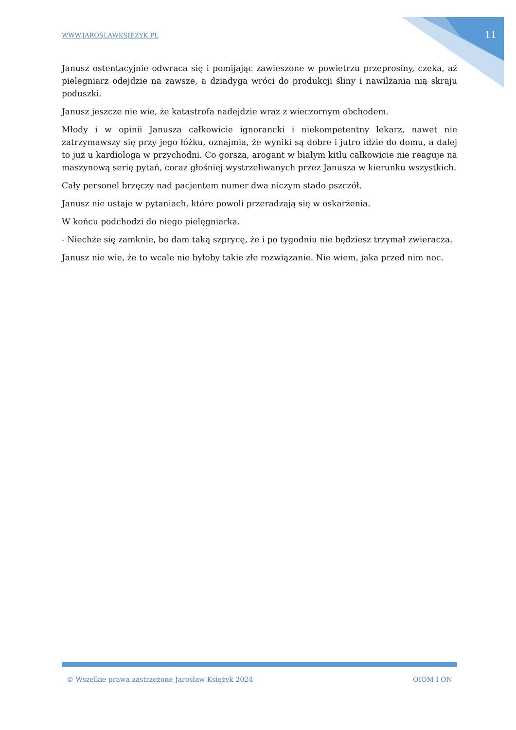WWW.JAROSLAWKSIEZYK.PL
11
Janusz ostentacyjnie odwraca się i pomijając zawieszone w powietrzu przeprosiny, czeka, aż pielęgniarz odejdzie na zawsze, a dziadyga wróci do produkcji śliny i nawilżania nią skraju poduszki.
Janusz jeszcze nie wie, że katastrofa nadejdzie wraz z wieczornym obchodem.
Młody i w opinii Janusza całkowicie ignorancki i niekompetentny lekarz, nawet nie zatrzymawszy się przy jego łóżku, oznajmia, że wyniki są dobre i jutro idzie do domu, a dalej to już u kardiologa w przychodni. Co gorsza, arogant w białym kitlu całkowicie nie reaguje na maszynową serię pytań, coraz głośniej wystrzeliwanych przez Janusza w kierunku wszystkich.
Cały personel brzęczy nad pacjentem numer dwa niczym stado pszczół.
Janusz nie ustaje w pytaniach, które powoli przeradzają się w oskarżenia.
W końcu podchodzi do niego pielęgniarka.
- Niechże się zamknie, bo dam taką szprycę, że i po tygodniu nie będziesz trzymał zwieracza.
Janusz nie wie, że to wcale nie byłoby takie złe rozwiązanie. Nie wiem, jaka przed nim noc.
© Wszelkie prawa zastrzeżone Jarosław Księżyk 2024 OIOM I ON